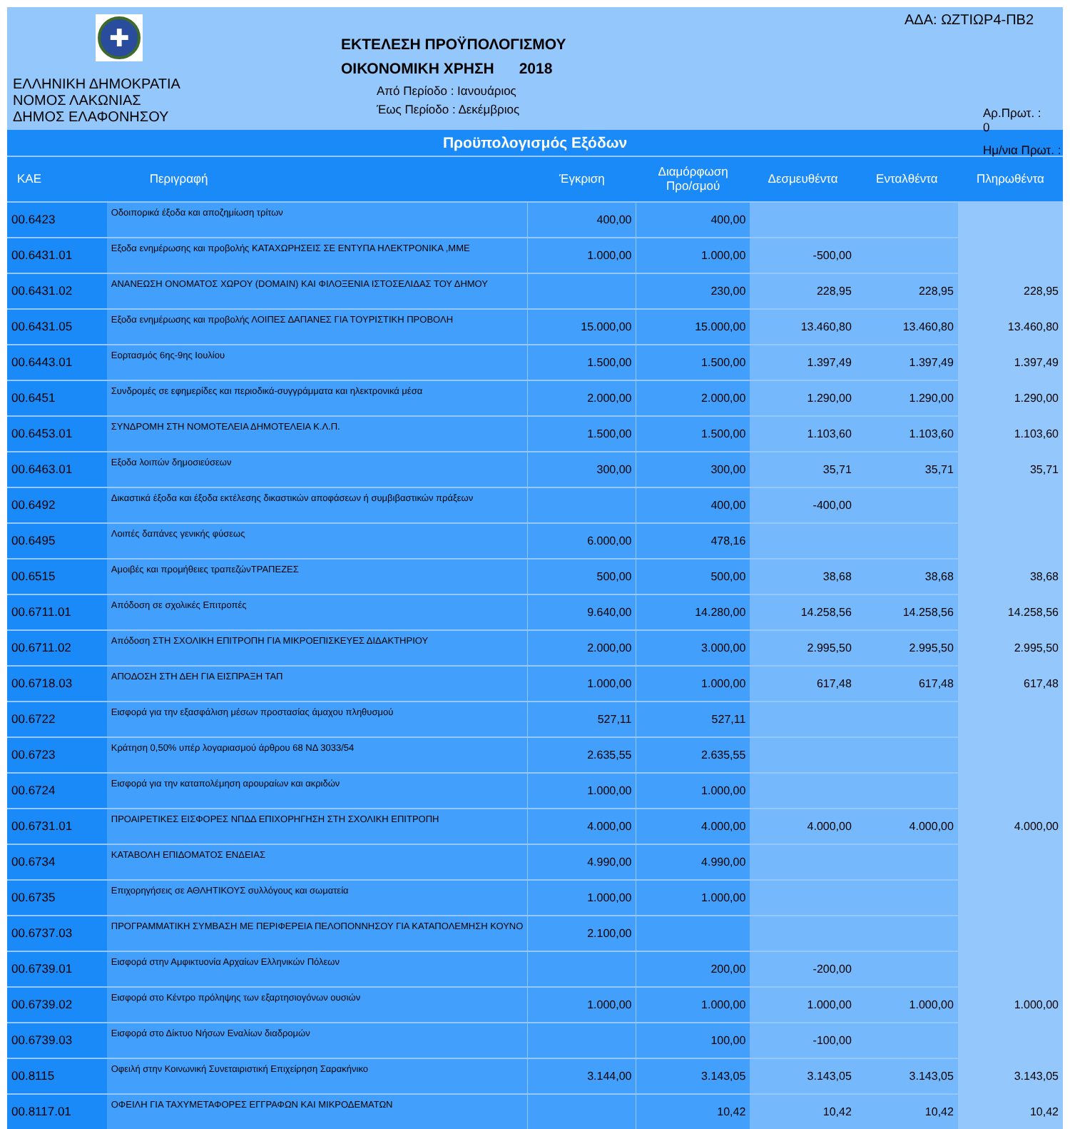✚
ΕΛΛΗΝΙΚΗ ΔΗΜΟΚΡΑΤΙΑ
ΝΟΜΟΣ ΛΑΚΩΝΙΑΣ
ΔΗΜΟΣ ΕΛΑΦΟΝΗΣΟΥ
ΕΚΤΕΛΕΣΗ ΠΡΟΫΠΟΛΟΓΙΣΜΟΥ
ΟΙΚΟΝΟΜΙΚΗ ΧΡΗΣΗ 2018
Από Περίοδο : Ιανουάριος
Έως Περίοδο : Δεκέμβριος
ΑΔΑ: ΩΖΤΙΩΡ4-ΠΒ2
Αρ.Πρωτ. : 0
Ημ/νια Πρωτ. :
Προϋπολογισμός Εξόδων
| ΚΑΕ | Περιγραφή | Έγκριση | Διαμόρφωση Προ/σμού | Δεσμευθέντα | Ενταλθέντα | Πληρωθέντα |
| --- | --- | --- | --- | --- | --- | --- |
| 00.6423 | Οδοιπορικά έξοδα και αποζημίωση τρίτων | 400,00 | 400,00 | | | |
| 00.6431.01 | Εξοδα ενημέρωσης και προβολής ΚΑΤΑΧΩΡΗΣΕΙΣ ΣΕ ΕΝΤΥΠΑ ΗΛΕΚΤΡΟΝΙΚΑ ,ΜΜΕ | 1.000,00 | 1.000,00 | -500,00 | | |
| 00.6431.02 | ΑΝΑΝΕΩΣΗ ΟΝΟΜΑΤΟΣ ΧΩΡΟΥ (DOMAIN) ΚΑΙ ΦΙΛΟΞΕΝΙΑ ΙΣΤΟΣΕΛΙΔΑΣ ΤΟΥ ΔΗΜΟΥ | | 230,00 | 228,95 | 228,95 | 228,95 |
| 00.6431.05 | Εξοδα ενημέρωσης και προβολής ΛΟΙΠΕΣ ΔΑΠΑΝΕΣ ΓΙΑ ΤΟΥΡΙΣΤΙΚΗ ΠΡΟΒΟΛΗ | 15.000,00 | 15.000,00 | 13.460,80 | 13.460,80 | 13.460,80 |
| 00.6443.01 | Εορτασμός 6ης-9ης Ιουλίου | 1.500,00 | 1.500,00 | 1.397,49 | 1.397,49 | 1.397,49 |
| 00.6451 | Συνδρομές σε εφημερίδες και περιοδικά-συγγράμματα και ηλεκτρονικά μέσα | 2.000,00 | 2.000,00 | 1.290,00 | 1.290,00 | 1.290,00 |
| 00.6453.01 | ΣΥΝΔΡΟΜΗ ΣΤΗ ΝΟΜΟΤΕΛΕΙΑ ΔΗΜΟΤΕΛΕΙΑ Κ.Λ.Π. | 1.500,00 | 1.500,00 | 1.103,60 | 1.103,60 | 1.103,60 |
| 00.6463.01 | Εξοδα λοιπών δημοσιεύσεων | 300,00 | 300,00 | 35,71 | 35,71 | 35,71 |
| 00.6492 | Δικαστικά έξοδα και έξοδα εκτέλεσης δικαστικών αποφάσεων ή συμβιβαστικών πράξεων | | 400,00 | -400,00 | | |
| 00.6495 | Λοιπές δαπάνες γενικής φύσεως | 6.000,00 | 478,16 | | | |
| 00.6515 | Αμοιβές και προμήθειες τραπεζώνΤΡΑΠΕΖΕΣ | 500,00 | 500,00 | 38,68 | 38,68 | 38,68 |
| 00.6711.01 | Απόδοση σε σχολικές Επιτροπές | 9.640,00 | 14.280,00 | 14.258,56 | 14.258,56 | 14.258,56 |
| 00.6711.02 | Απόδοση ΣΤΗ ΣΧΟΛΙΚΗ ΕΠΙΤΡΟΠΗ ΓΙΑ ΜΙΚΡΟΕΠΙΣΚΕΥΕΣ ΔΙΔΑΚΤΗΡΙΟΥ | 2.000,00 | 3.000,00 | 2.995,50 | 2.995,50 | 2.995,50 |
| 00.6718.03 | ΑΠΟΔΟΣΗ ΣΤΗ ΔΕΗ ΓΙΑ ΕΙΣΠΡΑΞΗ ΤΑΠ | 1.000,00 | 1.000,00 | 617,48 | 617,48 | 617,48 |
| 00.6722 | Εισφορά για την εξασφάλιση μέσων προστασίας άμαχου πληθυσμού | 527,11 | 527,11 | | | |
| 00.6723 | Κράτηση 0,50% υπέρ λογαριασμού άρθρου 68 ΝΔ 3033/54 | 2.635,55 | 2.635,55 | | | |
| 00.6724 | Εισφορά για την καταπολέμηση αρουραίων και ακριδών | 1.000,00 | 1.000,00 | | | |
| 00.6731.01 | ΠΡΟΑΙΡΕΤΙΚΕΣ ΕΙΣΦΟΡΕΣ ΝΠΔΔ ΕΠΙΧΟΡΗΓΗΣΗ ΣΤΗ ΣΧΟΛΙΚΗ ΕΠΙΤΡΟΠΗ | 4.000,00 | 4.000,00 | 4.000,00 | 4.000,00 | 4.000,00 |
| 00.6734 | ΚΑΤΑΒΟΛΗ ΕΠΙΔΟΜΑΤΟΣ ΕΝΔΕΙΑΣ | 4.990,00 | 4.990,00 | | | |
| 00.6735 | Επιχορηγήσεις σε ΑΘΛΗΤΙΚΟΥΣ συλλόγους και σωματεία | 1.000,00 | 1.000,00 | | | |
| 00.6737.03 | ΠΡΟΓΡΑΜΜΑΤΙΚΗ ΣΥΜΒΑΣΗ ΜΕ ΠΕΡΙΦΕΡΕΙΑ ΠΕΛΟΠΟΝΝΗΣΟΥ ΓΙΑ ΚΑΤΑΠΟΛΕΜΗΣΗ ΚΟΥΝΟ | 2.100,00 | | | | |
| 00.6739.01 | Εισφορά στην Αμφικτυονία Αρχαίων Ελληνικών Πόλεων | | 200,00 | -200,00 | | |
| 00.6739.02 | Εισφορά στο Κέντρο πρόληψης των εξαρτησιογόνων ουσιών | 1.000,00 | 1.000,00 | 1.000,00 | 1.000,00 | 1.000,00 |
| 00.6739.03 | Εισφορά στο Δίκτυο Νήσων Εναλίων διαδρομών | | 100,00 | -100,00 | | |
| 00.8115 | Οφειλή στην Κοινωνική Συνεταιριστική Επιχείρηση Σαρακήνικο | 3.144,00 | 3.143,05 | 3.143,05 | 3.143,05 | 3.143,05 |
| 00.8117.01 | ΟΦΕΙΛΗ ΓΙΑ ΤΑΧΥΜΕΤΑΦΟΡΕΣ ΕΓΓΡΑΦΩΝ ΚΑΙ ΜΙΚΡΟΔΕΜΑΤΩΝ | | 10,42 | 10,42 | 10,42 | 10,42 |